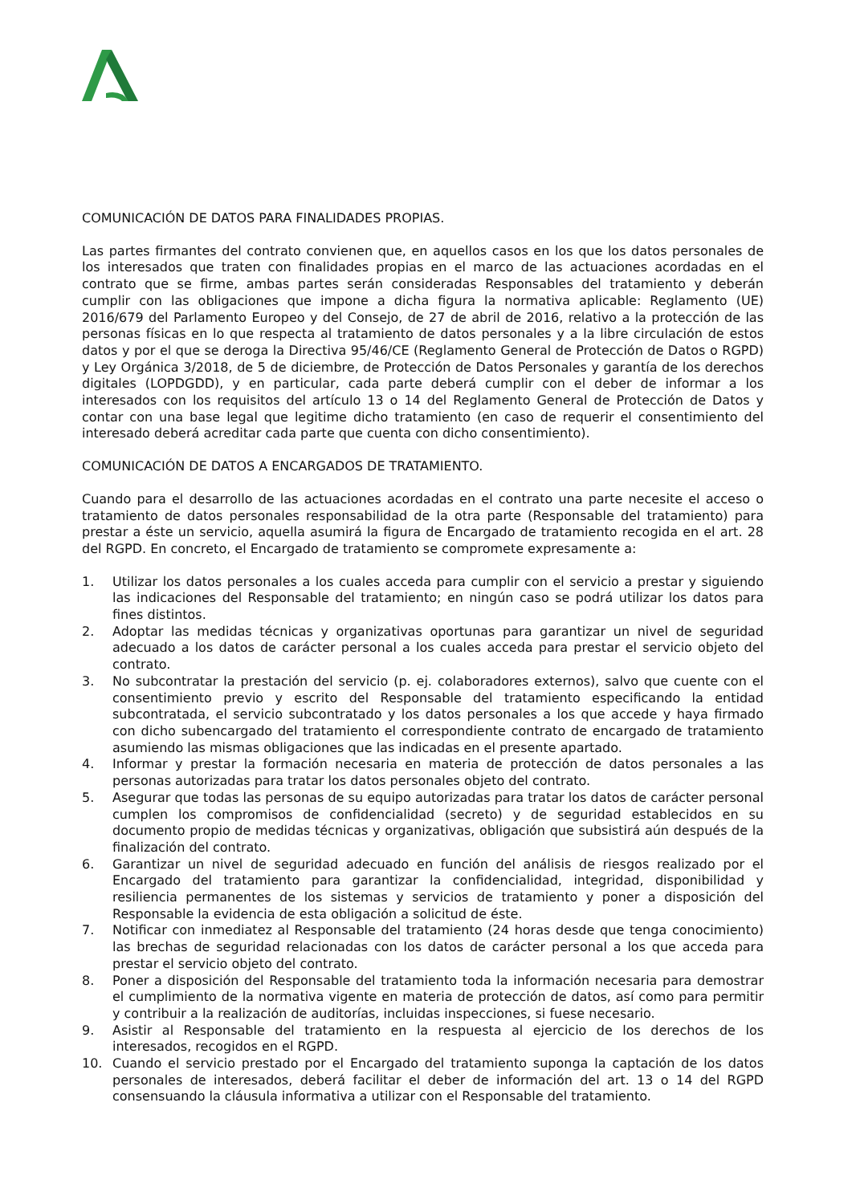COMUNICACIÓN DE DATOS PARA FINALIDADES PROPIAS.
Las partes firmantes del contrato convienen que, en aquellos casos en los que los datos personales de los interesados que traten con finalidades propias en el marco de las actuaciones acordadas en el contrato que se firme, ambas partes serán consideradas Responsables del tratamiento y deberán cumplir con las obligaciones que impone a dicha figura la normativa aplicable: Reglamento (UE) 2016/679 del Parlamento Europeo y del Consejo, de 27 de abril de 2016, relativo a la protección de las personas físicas en lo que respecta al tratamiento de datos personales y a la libre circulación de estos datos y por el que se deroga la Directiva 95/46/CE (Reglamento General de Protección de Datos o RGPD) y Ley Orgánica 3/2018, de 5 de diciembre, de Protección de Datos Personales y garantía de los derechos digitales (LOPDGDD), y en particular, cada parte deberá cumplir con el deber de informar a los interesados con los requisitos del artículo 13 o 14 del Reglamento General de Protección de Datos y contar con una base legal que legitime dicho tratamiento (en caso de requerir el consentimiento del interesado deberá acreditar cada parte que cuenta con dicho consentimiento).
COMUNICACIÓN DE DATOS A ENCARGADOS DE TRATAMIENTO.
Cuando para el desarrollo de las actuaciones acordadas en el contrato una parte necesite el acceso o tratamiento de datos personales responsabilidad de la otra parte (Responsable del tratamiento) para prestar a éste un servicio, aquella asumirá la figura de Encargado de tratamiento recogida en el art. 28 del RGPD. En concreto, el Encargado de tratamiento se compromete expresamente a:
1. Utilizar los datos personales a los cuales acceda para cumplir con el servicio a prestar y siguiendo las indicaciones del Responsable del tratamiento; en ningún caso se podrá utilizar los datos para fines distintos.
2. Adoptar las medidas técnicas y organizativas oportunas para garantizar un nivel de seguridad adecuado a los datos de carácter personal a los cuales acceda para prestar el servicio objeto del contrato.
3. No subcontratar la prestación del servicio (p. ej. colaboradores externos), salvo que cuente con el consentimiento previo y escrito del Responsable del tratamiento especificando la entidad subcontratada, el servicio subcontratado y los datos personales a los que accede y haya firmado con dicho subencargado del tratamiento el correspondiente contrato de encargado de tratamiento asumiendo las mismas obligaciones que las indicadas en el presente apartado.
4. Informar y prestar la formación necesaria en materia de protección de datos personales a las personas autorizadas para tratar los datos personales objeto del contrato.
5. Asegurar que todas las personas de su equipo autorizadas para tratar los datos de carácter personal cumplen los compromisos de confidencialidad (secreto) y de seguridad establecidos en su documento propio de medidas técnicas y organizativas, obligación que subsistirá aún después de la finalización del contrato.
6. Garantizar un nivel de seguridad adecuado en función del análisis de riesgos realizado por el Encargado del tratamiento para garantizar la confidencialidad, integridad, disponibilidad y resiliencia permanentes de los sistemas y servicios de tratamiento y poner a disposición del Responsable la evidencia de esta obligación a solicitud de éste.
7. Notificar con inmediatez al Responsable del tratamiento (24 horas desde que tenga conocimiento) las brechas de seguridad relacionadas con los datos de carácter personal a los que acceda para prestar el servicio objeto del contrato.
8. Poner a disposición del Responsable del tratamiento toda la información necesaria para demostrar el cumplimiento de la normativa vigente en materia de protección de datos, así como para permitir y contribuir a la realización de auditorías, incluidas inspecciones, si fuese necesario.
9. Asistir al Responsable del tratamiento en la respuesta al ejercicio de los derechos de los interesados, recogidos en el RGPD.
10. Cuando el servicio prestado por el Encargado del tratamiento suponga la captación de los datos personales de interesados, deberá facilitar el deber de información del art. 13 o 14 del RGPD consensuando la cláusula informativa a utilizar con el Responsable del tratamiento.